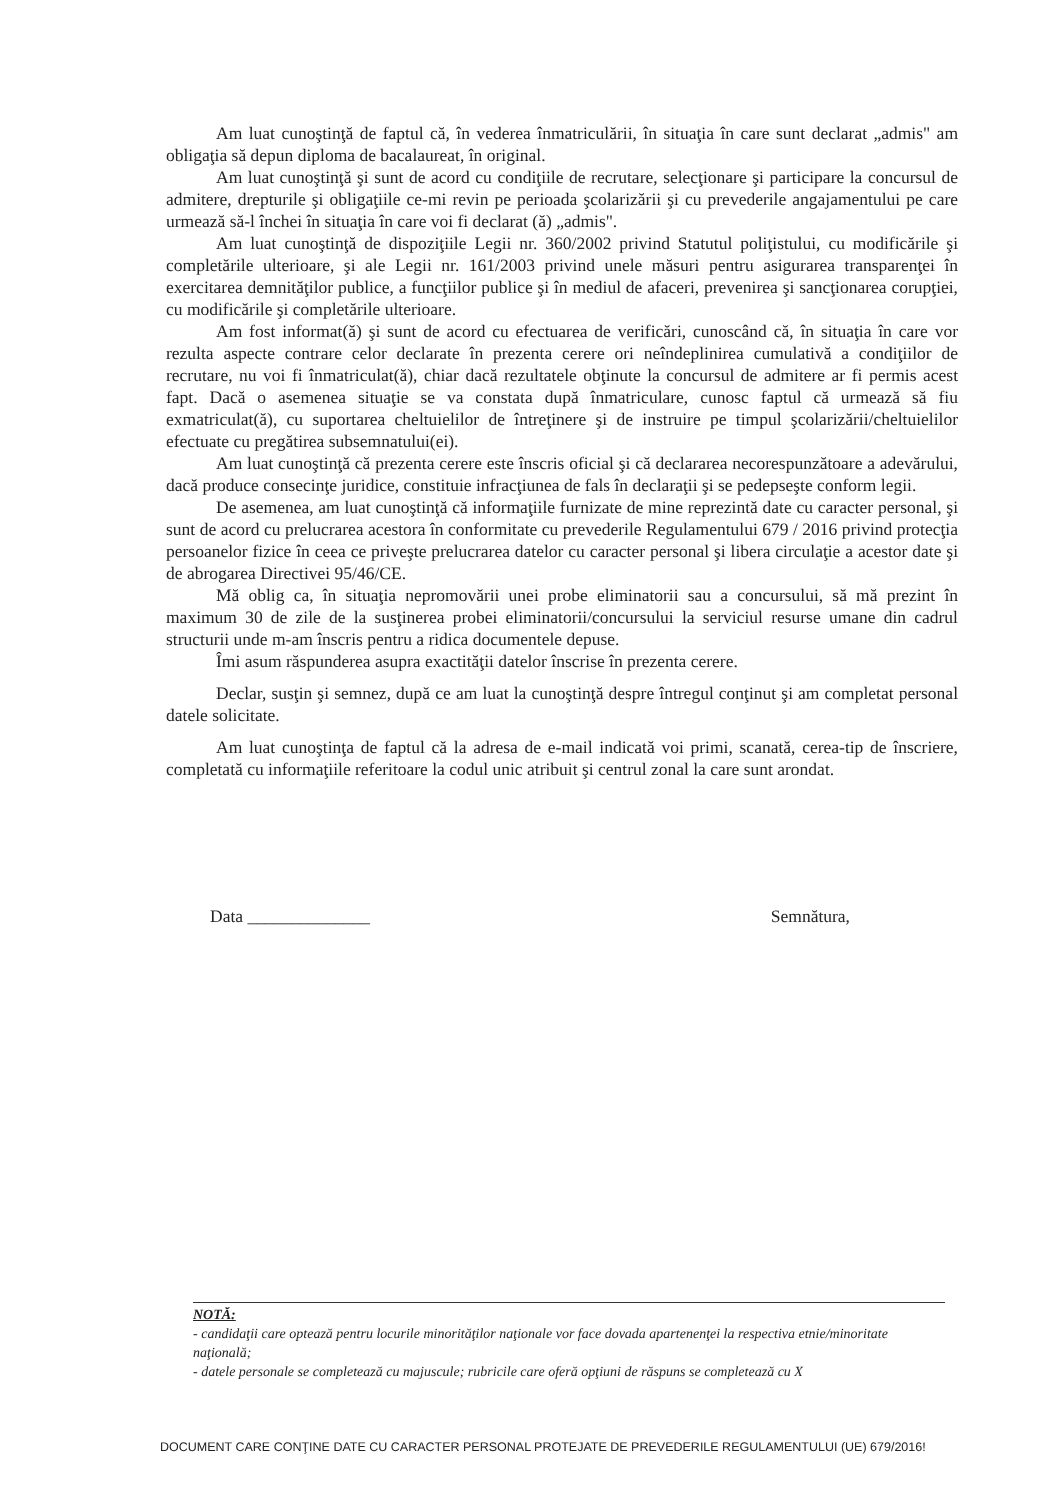Am luat cunoştinţă de faptul că, în vederea înmatriculării, în situaţia în care sunt declarat „admis" am obligaţia să depun diploma de bacalaureat, în original.
Am luat cunoştinţă şi sunt de acord cu condiţiile de recrutare, selecţionare şi participare la concursul de admitere, drepturile şi obligaţiile ce-mi revin pe perioada şcolarizării şi cu prevederile angajamentului pe care urmează să-l închei în situaţia în care voi fi declarat (ă) „admis".
Am luat cunoştinţă de dispoziţiile Legii nr. 360/2002 privind Statutul poliţistului, cu modificările şi completările ulterioare, şi ale Legii nr. 161/2003 privind unele măsuri pentru asigurarea transparenţei în exercitarea demnităţilor publice, a funcţiilor publice şi în mediul de afaceri, prevenirea şi sancţionarea corupţiei, cu modificările şi completările ulterioare.
Am fost informat(ă) şi sunt de acord cu efectuarea de verificări, cunoscând că, în situaţia în care vor rezulta aspecte contrare celor declarate în prezenta cerere ori neîndeplinirea cumulativă a condiţiilor de recrutare, nu voi fi înmatriculat(ă), chiar dacă rezultatele obţinute la concursul de admitere ar fi permis acest fapt. Dacă o asemenea situaţie se va constata după înmatriculare, cunosc faptul că urmează să fiu exmatriculat(ă), cu suportarea cheltuielilor de întreţinere şi de instruire pe timpul şcolarizării/cheltuielilor efectuate cu pregătirea subsemnatului(ei).
Am luat cunoştinţă că prezenta cerere este înscris oficial şi că declararea necorespunzătoare a adevărului, dacă produce consecinţe juridice, constituie infracţiunea de fals în declaraţii şi se pedepseşte conform legii.
De asemenea, am luat cunoştinţă că informaţiile furnizate de mine reprezintă date cu caracter personal, şi sunt de acord cu prelucrarea acestora în conformitate cu prevederile Regulamentului 679 / 2016 privind protecţia persoanelor fizice în ceea ce priveşte prelucrarea datelor cu caracter personal şi libera circulaţie a acestor date şi de abrogarea Directivei 95/46/CE.
Mă oblig ca, în situaţia nepromovării unei probe eliminatorii sau a concursului, să mă prezint în maximum 30 de zile de la susţinerea probei eliminatorii/concursului la serviciul resurse umane din cadrul structurii unde m-am înscris pentru a ridica documentele depuse.
Îmi asum răspunderea asupra exactităţii datelor înscrise în prezenta cerere.
Declar, susţin şi semnez, după ce am luat la cunoştinţă despre întregul conţinut şi am completat personal datele solicitate.
Am luat cunoştinţa de faptul că la adresa de e-mail indicată voi primi, scanată, cerea-tip de înscriere, completată cu informaţiile referitoare la codul unic atribuit şi centrul zonal la care sunt arondat.
Data ______________ Semnătura,
NOTĂ:
- candidaţii care optează pentru locurile minorităţilor naţionale vor face dovada apartenenţei la respectiva etnie/minoritate naţională;
- datele personale se completează cu majuscule; rubricile care oferă opţiuni de răspuns se completează cu X
DOCUMENT CARE CONŢINE DATE CU CARACTER PERSONAL PROTEJATE DE PREVEDERILE REGULAMENTULUI (UE) 679/2016!